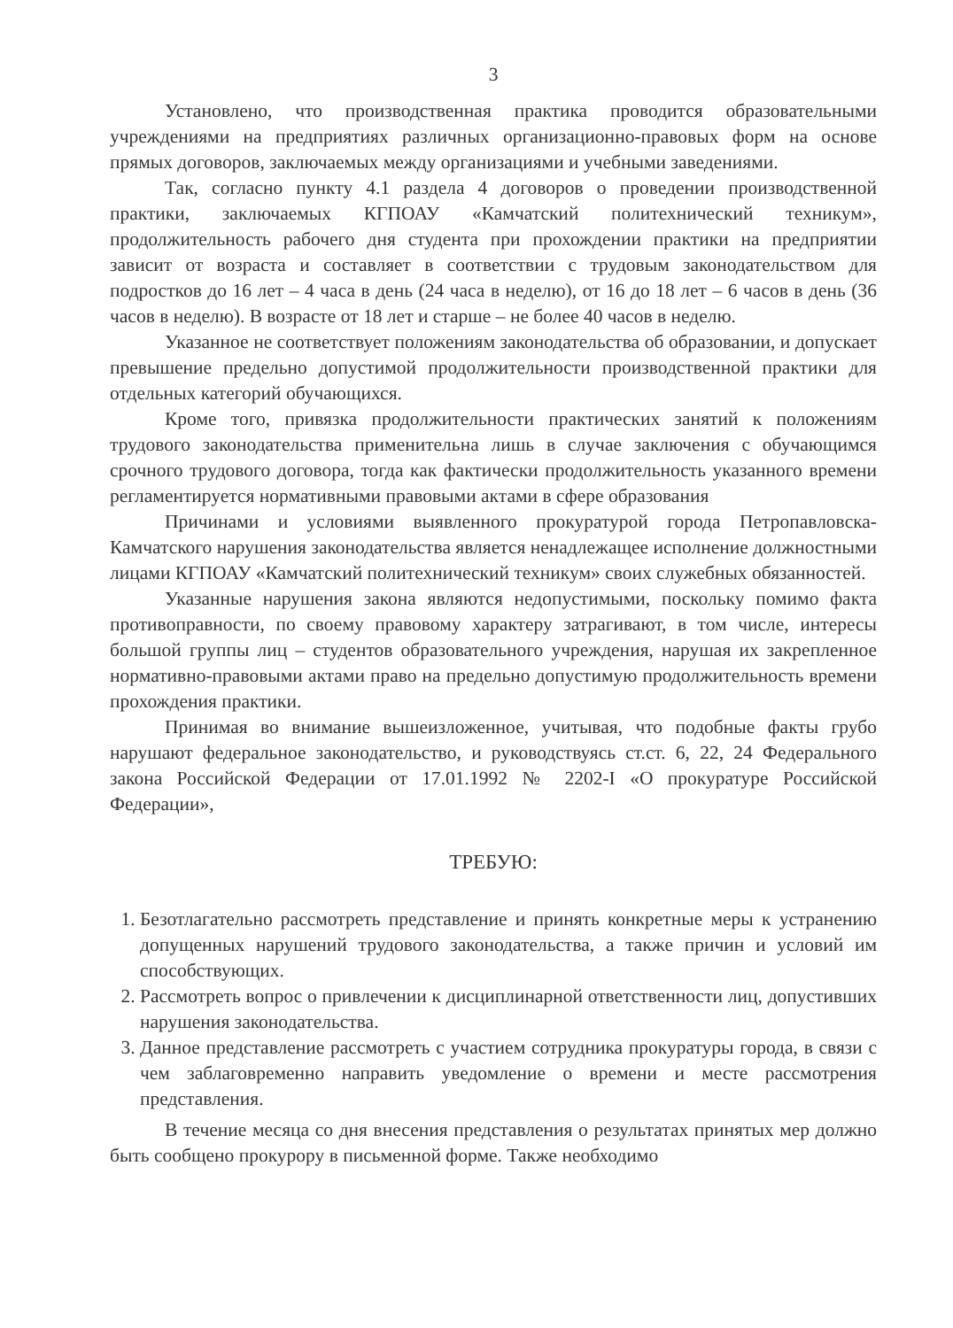3
Установлено, что производственная практика проводится образовательными учреждениями на предприятиях различных организационно-правовых форм на основе прямых договоров, заключаемых между организациями и учебными заведениями.
Так, согласно пункту 4.1 раздела 4 договоров о проведении производственной практики, заключаемых КГПОАУ «Камчатский политехнический техникум», продолжительность рабочего дня студента при прохождении практики на предприятии зависит от возраста и составляет в соответствии с трудовым законодательством для подростков до 16 лет – 4 часа в день (24 часа в неделю), от 16 до 18 лет – 6 часов в день (36 часов в неделю). В возрасте от 18 лет и старше – не более 40 часов в неделю.
Указанное не соответствует положениям законодательства об образовании, и допускает превышение предельно допустимой продолжительности производственной практики для отдельных категорий обучающихся.
Кроме того, привязка продолжительности практических занятий к положениям трудового законодательства применительна лишь в случае заключения с обучающимся срочного трудового договора, тогда как фактически продолжительность указанного времени регламентируется нормативными правовыми актами в сфере образования
Причинами и условиями выявленного прокуратурой города Петропавловска-Камчатского нарушения законодательства является ненадлежащее исполнение должностными лицами КГПОАУ «Камчатский политехнический техникум» своих служебных обязанностей.
Указанные нарушения закона являются недопустимыми, поскольку помимо факта противоправности, по своему правовому характеру затрагивают, в том числе, интересы большой группы лиц – студентов образовательного учреждения, нарушая их закрепленное нормативно-правовыми актами право на предельно допустимую продолжительность времени прохождения практики.
Принимая во внимание вышеизложенное, учитывая, что подобные факты грубо нарушают федеральное законодательство, и руководствуясь ст.ст. 6, 22, 24 Федерального закона Российской Федерации от 17.01.1992 № 2202-I «О прокуратуре Российской Федерации»,
ТРЕБУЮ:
1. Безотлагательно рассмотреть представление и принять конкретные меры к устранению допущенных нарушений трудового законодательства, а также причин и условий им способствующих.
2. Рассмотреть вопрос о привлечении к дисциплинарной ответственности лиц, допустивших нарушения законодательства.
3. Данное представление рассмотреть с участием сотрудника прокуратуры города, в связи с чем заблаговременно направить уведомление о времени и месте рассмотрения представления.
В течение месяца со дня внесения представления о результатах принятых мер должно быть сообщено прокурору в письменной форме. Также необходимо